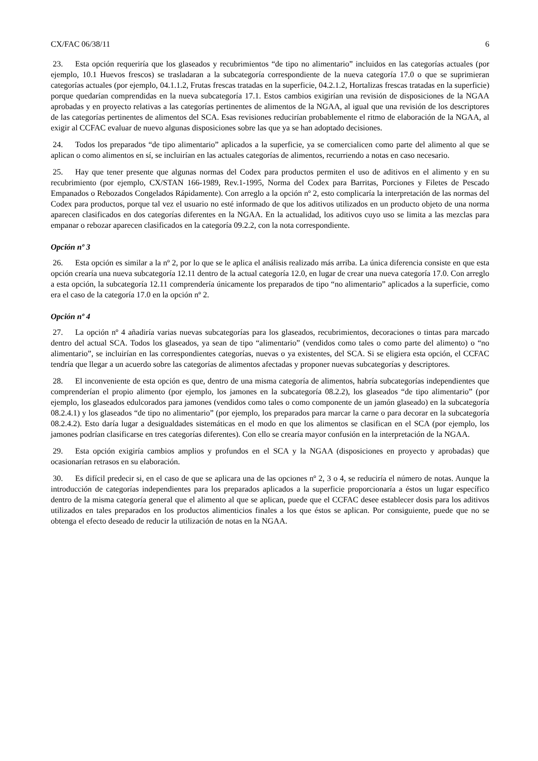CX/FAC 06/38/11 6
23. Esta opción requeriría que los glaseados y recubrimientos “de tipo no alimentario” incluidos en las categorías actuales (por ejemplo, 10.1 Huevos frescos) se trasladaran a la subcategoría correspondiente de la nueva categoría 17.0 o que se suprimieran categorías actuales (por ejemplo, 04.1.1.2, Frutas frescas tratadas en la superficie, 04.2.1.2, Hortalizas frescas tratadas en la superficie) porque quedarían comprendidas en la nueva subcategoría 17.1. Estos cambios exigirían una revisión de disposiciones de la NGAA aprobadas y en proyecto relativas a las categorías pertinentes de alimentos de la NGAA, al igual que una revisión de los descriptores de las categorías pertinentes de alimentos del SCA. Esas revisiones reducirían probablemente el ritmo de elaboración de la NGAA, al exigir al CCFAC evaluar de nuevo algunas disposiciones sobre las que ya se han adoptado decisiones.
24. Todos los preparados “de tipo alimentario” aplicados a la superficie, ya se comercialicen como parte del alimento al que se aplican o como alimentos en sí, se incluirían en las actuales categorías de alimentos, recurriendo a notas en caso necesario.
25. Hay que tener presente que algunas normas del Codex para productos permiten el uso de aditivos en el alimento y en su recubrimiento (por ejemplo, CX/STAN 166-1989, Rev.1-1995, Norma del Codex para Barritas, Porciones y Filetes de Pescado Empanados o Rebozados Congelados Rápidamente). Con arreglo a la opción nº 2, esto complicaría la interpretación de las normas del Codex para productos, porque tal vez el usuario no esté informado de que los aditivos utilizados en un producto objeto de una norma aparecen clasificados en dos categorías diferentes en la NGAA. En la actualidad, los aditivos cuyo uso se limita a las mezclas para empanar o rebozar aparecen clasificados en la categoría 09.2.2, con la nota correspondiente.
Opción nº 3
26. Esta opción es similar a la nº 2, por lo que se le aplica el análisis realizado más arriba. La única diferencia consiste en que esta opción crearía una nueva subcategoría 12.11 dentro de la actual categoría 12.0, en lugar de crear una nueva categoría 17.0. Con arreglo a esta opción, la subcategoría 12.11 comprendería únicamente los preparados de tipo “no alimentario” aplicados a la superficie, como era el caso de la categoría 17.0 en la opción nº 2.
Opción nº 4
27. La opción nº 4 añadiría varias nuevas subcategorías para los glaseados, recubrimientos, decoraciones o tintas para marcado dentro del actual SCA. Todos los glaseados, ya sean de tipo “alimentario” (vendidos como tales o como parte del alimento) o “no alimentario”, se incluirían en las correspondientes categorías, nuevas o ya existentes, del SCA. Si se eligiera esta opción, el CCFAC tendría que llegar a un acuerdo sobre las categorías de alimentos afectadas y proponer nuevas subcategorías y descriptores.
28. El inconveniente de esta opción es que, dentro de una misma categoría de alimentos, habría subcategorías independientes que comprenderían el propio alimento (por ejemplo, los jamones en la subcategoría 08.2.2), los glaseados “de tipo alimentario” (por ejemplo, los glaseados edulcorados para jamones (vendidos como tales o como componente de un jamón glaseado) en la subcategoría 08.2.4.1) y los glaseados “de tipo no alimentario” (por ejemplo, los preparados para marcar la carne o para decorar en la subcategoría 08.2.4.2). Esto daría lugar a desigualdades sistemáticas en el modo en que los alimentos se clasifican en el SCA (por ejemplo, los jamones podrían clasificarse en tres categorías diferentes). Con ello se crearía mayor confusión en la interpretación de la NGAA.
29. Esta opción exigiría cambios amplios y profundos en el SCA y la NGAA (disposiciones en proyecto y aprobadas) que ocasionarían retrasos en su elaboración.
30. Es difícil predecir si, en el caso de que se aplicara una de las opciones nº 2, 3 o 4, se reduciría el número de notas. Aunque la introducción de categorías independientes para los preparados aplicados a la superficie proporcionaría a éstos un lugar específico dentro de la misma categoría general que el alimento al que se aplican, puede que el CCFAC desee establecer dosis para los aditivos utilizados en tales preparados en los productos alimenticios finales a los que éstos se aplican. Por consiguiente, puede que no se obtenga el efecto deseado de reducir la utilización de notas en la NGAA.